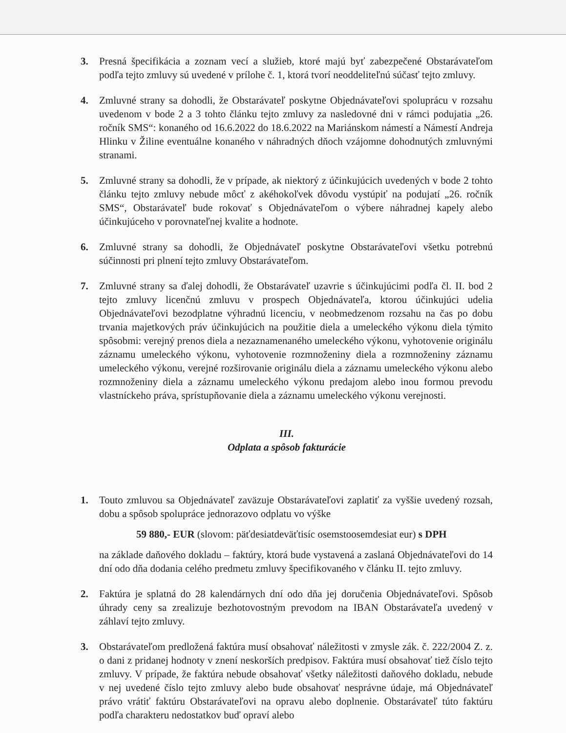3. Presná špecifikácia a zoznam vecí a služieb, ktoré majú byť zabezpečené Obstarávateľom podľa tejto zmluvy sú uvedené v prílohe č. 1, ktorá tvorí neoddeliteľnú súčasť tejto zmluvy.
4. Zmluvné strany sa dohodli, že Obstarávateľ poskytne Objednávateľovi spoluprácu v rozsahu uvedenom v bode 2 a 3 tohto článku tejto zmluvy za nasledovné dni v rámci podujatia „26. ročník SMS“: konaného od 16.6.2022 do 18.6.2022 na Mariánskom námestí a Námestí Andreja Hlinku v Žiline eventuálne konaného v náhradných dňoch vzájomne dohodnutých zmluvnými stranami.
5. Zmluvné strany sa dohodli, že v prípade, ak niektorý z účinkujúcich uvedených v bode 2 tohto článku tejto zmluvy nebude môcť z akéhokoľvek dôvodu vystúpiť na podujatí „26. ročník SMS“, Obstarávateľ bude rokovať s Objednávateľom o výbere náhradnej kapely alebo účinkujúceho v porovnateľnej kvalite a hodnote.
6. Zmluvné strany sa dohodli, že Objednávateľ poskytne Obstarávateľovi všetku potrebnú súčinnosti pri plnení tejto zmluvy Obstarávateľom.
7. Zmluvné strany sa ďalej dohodli, že Obstarávateľ uzavrie s účinkujúcimi podľa čl. II. bod 2 tejto zmluvy licenčnú zmluvu v prospech Objednávateľa, ktorou účinkujúci udelia Objednávateľovi bezodplatne výhradnú licenciu, v neobmedzenom rozsahu na čas po dobu trvania majetkových práv účinkujúcich na použitie diela a umeleckého výkonu diela týmito spôsobmi: verejný prenos diela a nezaznamenaného umeleckého výkonu, vyhotovenie originálu záznamu umeleckého výkonu, vyhotovenie rozmnoženiny diela a rozmnoženiny záznamu umeleckého výkonu, verejné rozširovanie originálu diela a záznamu umeleckého výkonu alebo rozmnoženiny diela a záznamu umeleckého výkonu predajom alebo inou formou prevodu vlastníckeho práva, sprístupňovanie diela a záznamu umeleckého výkonu verejnosti.
III.
Odplata a spôsob fakturácie
1. Touto zmluvou sa Objednávateľ zaväzuje Obstarávateľovi zaplatiť za vyššie uvedený rozsah, dobu a spôsob spolupráce jednorazovo odplatu vo výške
59 880,- EUR (slovom: päťdesiatdeväťtisíc osemstoosemdesiat eur) s DPH
na základe daňového dokladu – faktúry, ktorá bude vystavená a zaslaná Objednávateľovi do 14 dní odo dňa dodania celého predmetu zmluvy špecifikovaného v článku II. tejto zmluvy.
2. Faktúra je splatná do 28 kalendárnych dní odo dňa jej doručenia Objednávateľovi. Spôsob úhrady ceny sa zrealizuje bezhotovostným prevodom na IBAN Obstarávateľa uvedený v záhlaví tejto zmluvy.
3. Obstarávateľom predložená faktúra musí obsahovať náležitosti v zmysle zák. č. 222/2004 Z. z. o dani z pridanej hodnoty v znení neskorších predpisov. Faktúra musí obsahovať tiež číslo tejto zmluvy. V prípade, že faktúra nebude obsahovať všetky náležitosti daňového dokladu, nebude v nej uvedené číslo tejto zmluvy alebo bude obsahovať nesprávne údaje, má Objednávateľ právo vrátiť faktúru Obstarávateľovi na opravu alebo doplnenie. Obstarávateľ túto faktúru podľa charakteru nedostatkov buď opraví alebo